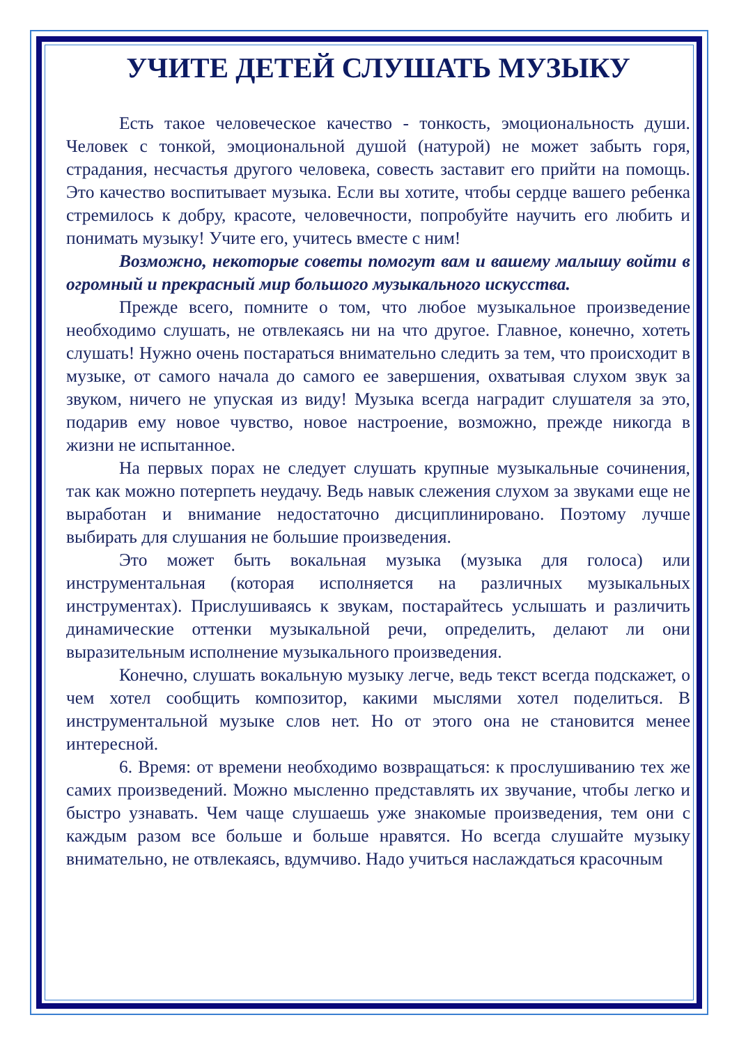УЧИТЕ ДЕТЕЙ СЛУШАТЬ МУЗЫКУ
Есть такое человеческое качество - тонкость, эмоциональность души. Человек с тонкой, эмоциональной душой (натурой) не может забыть горя, страдания, несчастья другого человека, совесть заставит его прийти на помощь. Это качество воспитывает музыка. Если вы хотите, чтобы сердце вашего ребенка стремилось к добру, красоте, человечности, попробуйте научить его любить и понимать музыку! Учите его, учитесь вместе с ним!
Возможно, некоторые советы помогут вам и вашему малышу войти в огромный и прекрасный мир большого музыкального искусства.
Прежде всего, помните о том, что любое музыкальное произведение необходимо слушать, не отвлекаясь ни на что другое. Главное, конечно, хотеть слушать! Нужно очень постараться внимательно следить за тем, что происходит в музыке, от самого начала до самого ее завершения, охватывая слухом звук за звуком, ничего не упуская из виду! Музыка всегда наградит слушателя за это, подарив ему новое чувство, новое настроение, возможно, прежде никогда в жизни не испытанное.
На первых порах не следует слушать крупные музыкальные сочинения, так как можно потерпеть неудачу. Ведь навык слежения слухом за звуками еще не выработан и внимание недостаточно дисциплинировано. Поэтому лучше выбирать для слушания не большие произведения.
Это может быть вокальная музыка (музыка для голоса) или инструментальная (которая исполняется на различных музыкальных инструментах). Прислушиваясь к звукам, постарайтесь услышать и различить динамические оттенки музыкальной речи, определить, делают ли они выразительным исполнение музыкального произведения.
Конечно, слушать вокальную музыку легче, ведь текст всегда подскажет, о чем хотел сообщить композитор, какими мыслями хотел поделиться. В инструментальной музыке слов нет. Но от этого она не становится менее интересной.
6. Время: от времени необходимо возвращаться: к прослушиванию тех же самих произведений. Можно мысленно представлять их звучание, чтобы легко и быстро узнавать. Чем чаще слушаешь уже знакомые произведения, тем они с каждым разом все больше и больше нравятся. Но всегда слушайте музыку внимательно, не отвлекаясь, вдумчиво. Надо учиться наслаждаться красочным